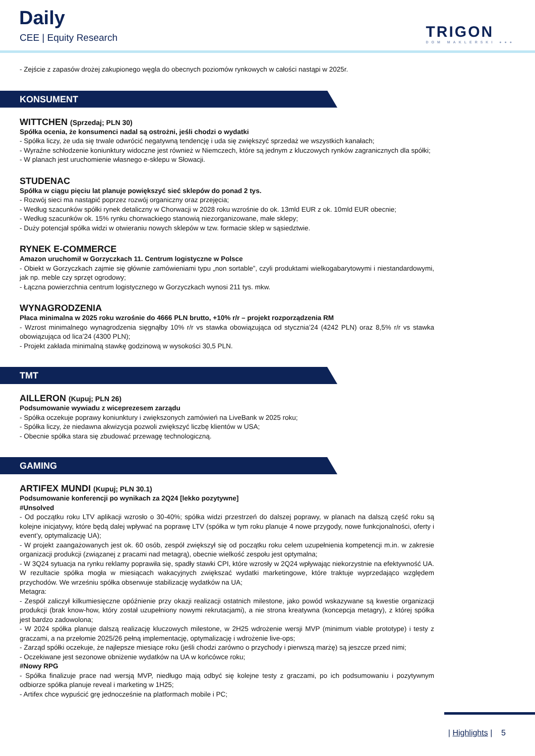Daily
CEE | Equity Research TRIGON
DOM MAKLERSKI ●●●
- Zejście z zapasów drożej zakupionego węgla do obecnych poziomów rynkowych w całości nastąpi w 2025r.
KONSUMENT
WITTCHEN (Sprzedaj; PLN 30)
Spółka ocenia, że konsumenci nadal są ostrożni, jeśli chodzi o wydatki
- Spółka liczy, że uda się trwale odwrócić negatywną tendencję i uda się zwiększyć sprzedaż we wszystkich kanałach;
- Wyraźne schłodzenie koniunktury widoczne jest również w Niemczech, które są jednym z kluczowych rynków zagranicznych dla spółki;
- W planach jest uruchomienie własnego e-sklepu w Słowacji.
STUDENAC
Spółka w ciągu pięciu lat planuje powiększyć sieć sklepów do ponad 2 tys.
- Rozwój sieci ma nastąpić poprzez rozwój organiczny oraz przejęcia;
- Według szacunków spółki rynek detaliczny w Chorwacji w 2028 roku wzrośnie do ok. 13mld EUR z ok. 10mld EUR obecnie;
- Według szacunków ok. 15% rynku chorwackiego stanowią niezorganizowane, małe sklepy;
- Duży potencjał spółka widzi w otwieraniu nowych sklepów w tzw. formacie sklep w sąsiedztwie.
RYNEK E-COMMERCE
Amazon uruchomił w Gorzyczkach 11. Centrum logistyczne w Polsce
- Obiekt w Gorzyczkach zajmie się głównie zamówieniami typu „non sortable”, czyli produktami wielkogabarytowymi i niestandardowymi, jak np. meble czy sprzęt ogrodowy;
- Łączna powierzchnia centrum logistycznego w Gorzyczkach wynosi 211 tys. mkw.
WYNAGRODZENIA
Płaca minimalna w 2025 roku wzrośnie do 4666 PLN brutto, +10% r/r – projekt rozporządzenia RM
- Wzrost minimalnego wynagrodzenia sięgnąłby 10% r/r vs stawka obowiązująca od stycznia’24 (4242 PLN) oraz 8,5% r/r vs stawka obowiązująca od lica’24 (4300 PLN);
- Projekt zakłada minimalną stawkę godzinową w wysokości 30,5 PLN.
TMT
AILLERON (Kupuj; PLN 26)
Podsumowanie wywiadu z wiceprezesem zarządu
- Spółka oczekuje poprawy koniunktury i zwiększonych zamówień na LiveBank w 2025 roku;
- Spółka liczy, że niedawna akwizycja pozwoli zwiększyć liczbę klientów w USA;
- Obecnie spółka stara się zbudować przewagę technologiczną.
GAMING
ARTIFEX MUNDI (Kupuj; PLN 30.1)
Podsumowanie konferencji po wynikach za 2Q24 [lekko pozytywne]
#Unsolved
- Od początku roku LTV aplikacji wzrosło o 30-40%; spółka widzi przestrzeń do dalszej poprawy, w planach na dalszą część roku są kolejne inicjatywy, które będą dalej wpływać na poprawę LTV (spółka w tym roku planuje 4 nowe przygody, nowe funkcjonalności, oferty i event’y, optymalizację UA);
- W projekt zaangażowanych jest ok. 60 osób, zespół zwiększył się od początku roku celem uzupełnienia kompetencji m.in. w zakresie organizacji produkcji (związanej z pracami nad metagrą), obecnie wielkość zespołu jest optymalna;
- W 3Q24 sytuacja na rynku reklamy poprawiła się, spadły stawki CPI, które wzrosły w 2Q24 wpływając niekorzystnie na efektywność UA. W rezultacie spółka mogła w miesiącach wakacyjnych zwiększać wydatki marketingowe, które traktuje wyprzedająco względem przychodów. We wrześniu spółka obserwuje stabilizację wydatków na UA;
Metagra:
- Zespół zaliczył kilkumiesięczne opóźnienie przy okazji realizacji ostatnich milestone, jako powód wskazywane są kwestie organizacji produkcji (brak know-how, który został uzupełniony nowymi rekrutacjami), a nie strona kreatywna (koncepcja metagry), z której spółka jest bardzo zadowolona;
- W 2024 spółka planuje dalszą realizację kluczowych milestone, w 2H25 wdrożenie wersji MVP (minimum viable prototype) i testy z graczami, a na przełomie 2025/26 pełną implementację, optymalizację i wdrożenie live-ops;
- Zarząd spółki oczekuje, że najlepsze miesiące roku (jeśli chodzi zarówno o przychody i pierwszą marżę) są jeszcze przed nimi;
- Oczekiwane jest sezonowe obniżenie wydatków na UA w końcówce roku;
#Nowy RPG
- Spółka finalizuje prace nad wersją MVP, niedługo mają odbyć się kolejne testy z graczami, po ich podsumowaniu i pozytywnym odbiorze spółka planuje reveal i marketing w 1H25;
- Artifex chce wypuścić grę jednocześnie na platformach mobile i PC;
| Highlights | 5